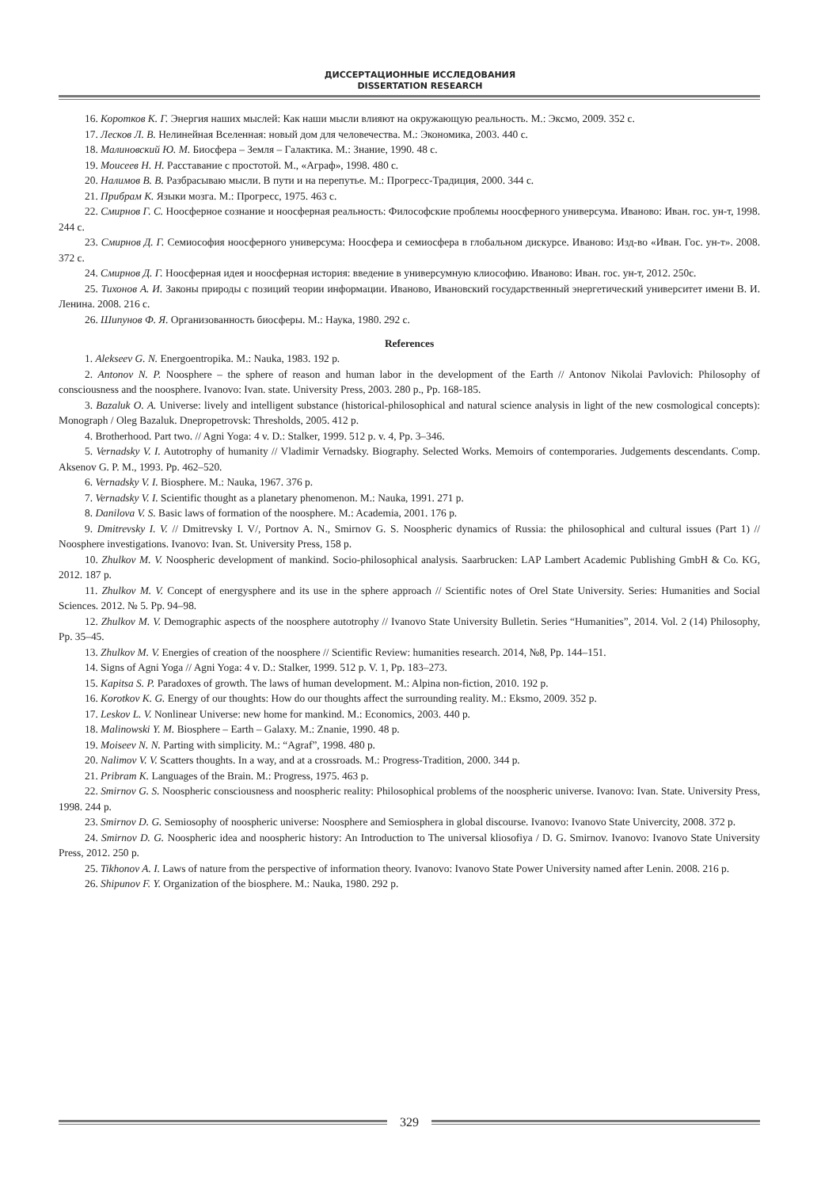ДИССЕРТАЦИОННЫЕ ИССЛЕДОВАНИЯ
DISSERTATION RESEARCH
16. Коротков К. Г. Энергия наших мыслей: Как наши мысли влияют на окружающую реальность. М.: Эксмо, 2009. 352 с.
17. Лесков Л. В. Нелинейная Вселенная: новый дом для человечества. М.: Экономика, 2003. 440 с.
18. Малиновский Ю. М. Биосфера – Земля – Галактика. М.: Знание, 1990. 48 с.
19. Моисеев Н. Н. Расставание с простотой. М., «Аграф», 1998. 480 с.
20. Налимов В. В. Разбрасываю мысли. В пути и на перепутье. М.: Прогресс-Традиция, 2000. 344 с.
21. Прибрам К. Языки мозга. М.: Прогресс, 1975. 463 с.
22. Смирнов Г. С. Ноосферное сознание и ноосферная реальность: Философские проблемы ноосферного универсума. Иваново: Иван. гос. ун-т, 1998. 244 с.
23. Смирнов Д. Г. Семиософия ноосферного универсума: Ноосфера и семиосфера в глобальном дискурсе. Иваново: Изд-во «Иван. Гос. ун-т». 2008. 372 с.
24. Смирнов Д. Г. Ноосферная идея и ноосферная история: введение в универсумную клиософию. Иваново: Иван. гос. ун-т, 2012. 250с.
25. Тихонов А. И. Законы природы с позиций теории информации. Иваново, Ивановский государственный энергетический университет имени В. И. Ленина. 2008. 216 с.
26. Шипунов Ф. Я. Организованность биосферы. М.: Наука, 1980. 292 с.
References
1. Alekseev G. N. Energoentropika. M.: Nauka, 1983. 192 p.
2. Antonov N. P. Noosphere – the sphere of reason and human labor in the development of the Earth // Antonov Nikolai Pavlovich: Philosophy of consciousness and the noosphere. Ivanovo: Ivan. state. University Press, 2003. 280 p., Pp. 168-185.
3. Bazaluk O. A. Universe: lively and intelligent substance (historical-philosophical and natural science analysis in light of the new cosmological concepts): Monograph / Oleg Bazaluk. Dnepropetrovsk: Thresholds, 2005. 412 p.
4. Brotherhood. Part two. // Agni Yoga: 4 v. D.: Stalker, 1999. 512 p. v. 4, Pp. 3–346.
5. Vernadsky V. I. Autotrophy of humanity // Vladimir Vernadsky. Biography. Selected Works. Memoirs of contemporaries. Judgements descendants. Comp. Aksenov G. P. M., 1993. Pp. 462–520.
6. Vernadsky V. I. Biosphere. M.: Nauka, 1967. 376 p.
7. Vernadsky V. I. Scientific thought as a planetary phenomenon. M.: Nauka, 1991. 271 p.
8. Danilova V. S. Basic laws of formation of the noosphere. M.: Academia, 2001. 176 p.
9. Dmitrevsky I. V. // Dmitrevsky I. V/, Portnov A. N., Smirnov G. S. Noospheric dynamics of Russia: the philosophical and cultural issues (Part 1) // Noosphere investigations. Ivanovo: Ivan. St. University Press, 158 p.
10. Zhulkov M. V. Noospheric development of mankind. Socio-philosophical analysis. Saarbrucken: LAP Lambert Academic Publishing GmbH & Co. KG, 2012. 187 p.
11. Zhulkov M. V. Concept of energysphere and its use in the sphere approach // Scientific notes of Orel State University. Series: Humanities and Social Sciences. 2012. № 5. Pp. 94–98.
12. Zhulkov M. V. Demographic aspects of the noosphere autotrophy // Ivanovo State University Bulletin. Series “Humanities”, 2014. Vol. 2 (14) Philosophy, Pp. 35–45.
13. Zhulkov M. V. Energies of creation of the noosphere // Scientific Review: humanities research. 2014, №8, Pp. 144–151.
14. Signs of Agni Yoga // Agni Yoga: 4 v. D.: Stalker, 1999. 512 p. V. 1, Pp. 183–273.
15. Kapitsa S. P. Paradoxes of growth. The laws of human development. M.: Alpina non-fiction, 2010. 192 p.
16. Korotkov K. G. Energy of our thoughts: How do our thoughts affect the surrounding reality. M.: Eksmo, 2009. 352 p.
17. Leskov L. V. Nonlinear Universe: new home for mankind. M.: Economics, 2003. 440 p.
18. Malinowski Y. M. Biosphere – Earth – Galaxy. M.: Znanie, 1990. 48 p.
19. Moiseev N. N. Parting with simplicity. M.: “Agraf”, 1998. 480 p.
20. Nalimov V. V. Scatters thoughts. In a way, and at a crossroads. M.: Progress-Tradition, 2000. 344 p.
21. Pribram K. Languages of the Brain. M.: Progress, 1975. 463 p.
22. Smirnov G. S. Noospheric consciousness and noospheric reality: Philosophical problems of the noospheric universe. Ivanovo: Ivan. State. University Press, 1998. 244 p.
23. Smirnov D. G. Semiosophy of noospheric universe: Noosphere and Semiosphera in global discourse. Ivanovo: Ivanovo State Univercity, 2008. 372 p.
24. Smirnov D. G. Noospheric idea and noospheric history: An Introduction to The universal kliosofiya / D. G. Smirnov. Ivanovo: Ivanovo State University Press, 2012. 250 p.
25. Tikhonov A. I. Laws of nature from the perspective of information theory. Ivanovo: Ivanovo State Power University named after Lenin. 2008. 216 p.
26. Shipunov F. Y. Organization of the biosphere. M.: Nauka, 1980. 292 p.
329